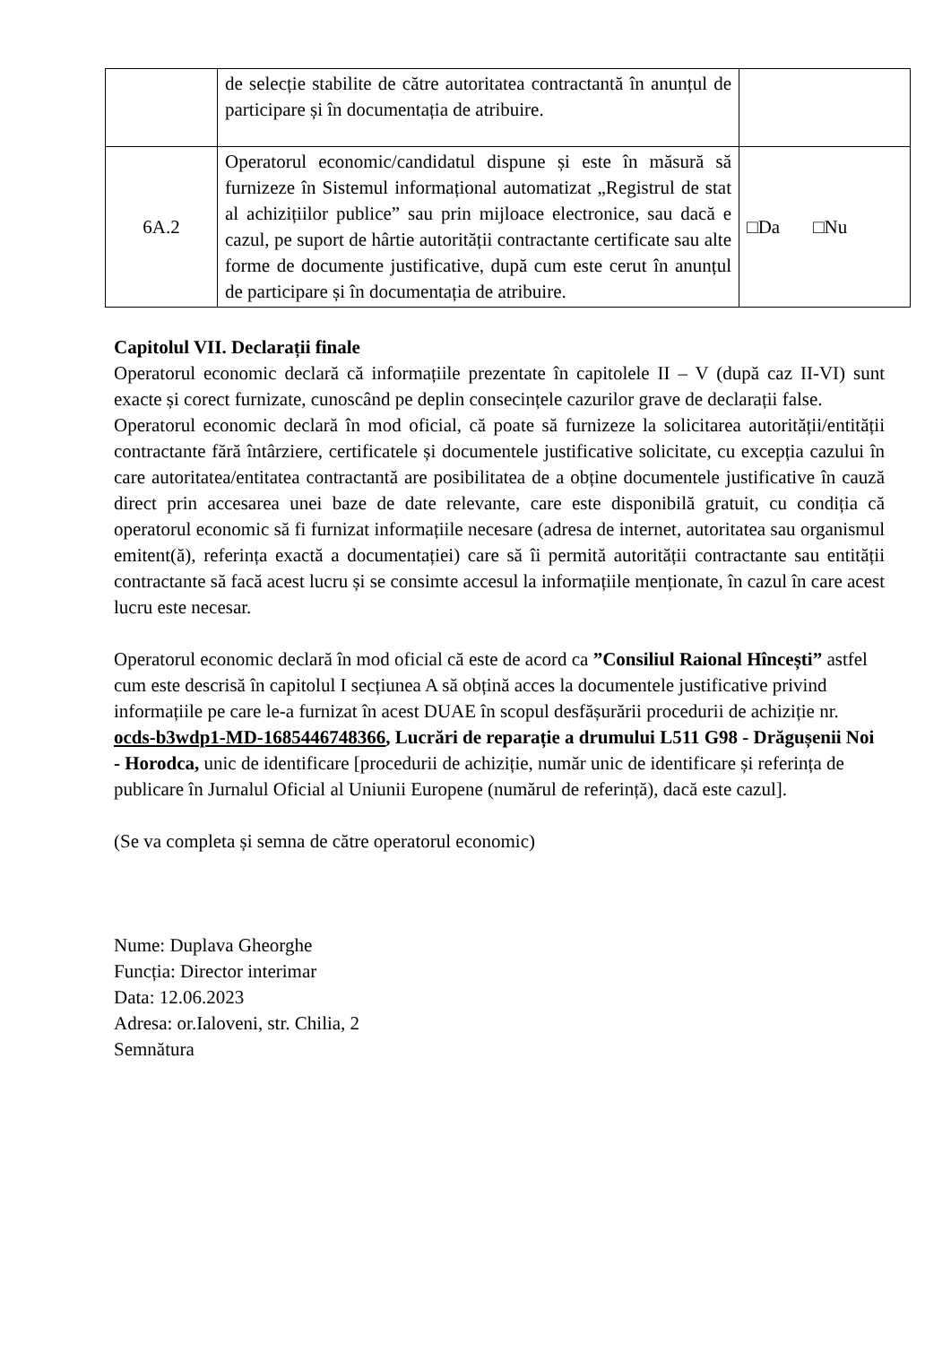| | de selecție stabilite de către autoritatea contractantă în anunțul de participare și în documentația de atribuire. | |
| 6A.2 | Operatorul economic/candidatul dispune și este în măsură să furnizeze în Sistemul informațional automatizat „Registrul de stat al achizițiilor publice” sau prin mijloace electronice, sau dacă e cazul, pe suport de hârtie autorității contractante certificate sau alte forme de documente justificative, după cum este cerut în anunțul de participare și în documentația de atribuire. | □Da □Nu |
Capitolul VII. Declarații finale
Operatorul economic declară că informațiile prezentate în capitolele II – V (după caz II-VI) sunt exacte și corect furnizate, cunoscând pe deplin consecințele cazurilor grave de declarații false.
Operatorul economic declară în mod oficial, că poate să furnizeze la solicitarea autorității/entității contractante fără întârziere, certificatele și documentele justificative solicitate, cu excepția cazului în care autoritatea/entitatea contractantă are posibilitatea de a obține documentele justificative în cauză direct prin accesarea unei baze de date relevante, care este disponibilă gratuit, cu condiția că operatorul economic să fi furnizat informațiile necesare (adresa de internet, autoritatea sau organismul emitent(ă), referința exactă a documentației) care să îi permită autorității contractante sau entității contractante să facă acest lucru și se consimte accesul la informațiile menționate, în cazul în care acest lucru este necesar.
Operatorul economic declară în mod oficial că este de acord ca ”Consiliul Raional Hîncești” astfel cum este descrisă în capitolul I secțiunea A să obțină acces la documentele justificative privind informațiile pe care le-a furnizat în acest DUAE în scopul desfășurării procedurii de achiziție nr. ocds-b3wdp1-MD-1685446748366, Lucrări de reparație a drumului L511 G98 - Drăgușenii Noi - Horodca, unic de identificare [procedurii de achiziție, număr unic de identificare și referința de publicare în Jurnalul Oficial al Uniunii Europene (numărul de referință), dacă este cazul].
(Se va completa și semna de către operatorul economic)
Nume: Duplava Gheorghe
Funcția: Director interimar
Data: 12.06.2023
Adresa: or.Ialoveni, str. Chilia, 2
Semnătura